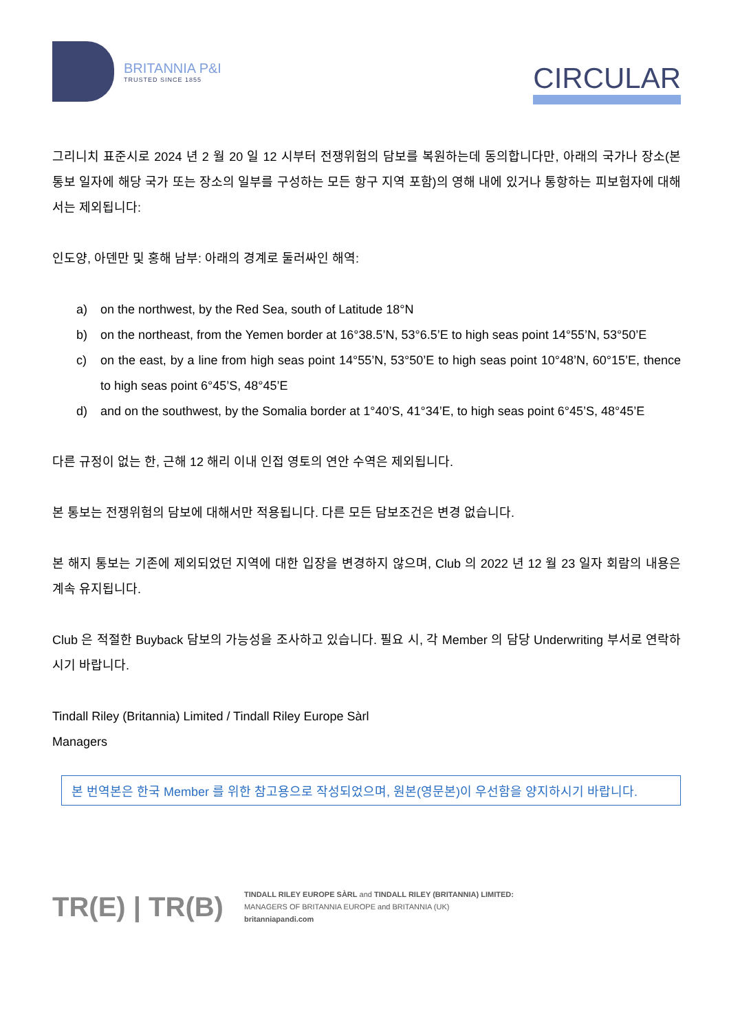BRITANNIA P&I
TRUSTED SINCE 1855
CIRCULAR
그리니치 표준시로 2024 년 2 월 20 일 12 시부터 전쟁위험의 담보를 복원하는데 동의합니다만, 아래의 국가나 장소(본 통보 일자에 해당 국가 또는 장소의 일부를 구성하는 모든 항구 지역 포함)의 영해 내에 있거나 통항하는 피보험자에 대해서는 제외됩니다:
인도양, 아덴만 및 홍해 남부: 아래의 경계로 둘러싸인 해역:
a) on the northwest, by the Red Sea, south of Latitude 18°N
b) on the northeast, from the Yemen border at 16°38.5’N, 53°6.5’E to high seas point 14°55’N, 53°50’E
c) on the east, by a line from high seas point 14°55’N, 53°50’E to high seas point 10°48’N, 60°15’E, thence to high seas point 6°45’S, 48°45’E
d) and on the southwest, by the Somalia border at 1°40’S, 41°34’E, to high seas point 6°45’S, 48°45’E
다른 규정이 없는 한, 근해 12 해리 이내 인접 영토의 연안 수역은 제외됩니다.
본 통보는 전쟁위험의 담보에 대해서만 적용됩니다. 다른 모든 담보조건은 변경 없습니다.
본 해지 통보는 기존에 제외되었던 지역에 대한 입장을 변경하지 않으며, Club 의 2022 년 12 월 23 일자 회람의 내용은 계속 유지됩니다.
Club 은 적절한 Buyback 담보의 가능성을 조사하고 있습니다. 필요 시, 각 Member 의 담당 Underwriting 부서로 연락하시기 바랍니다.
Tindall Riley (Britannia) Limited / Tindall Riley Europe Sàrl
Managers
본 번역본은 한국 Member 를 위한 참고용으로 작성되었으며, 원본(영문본)이 우선함을 양지하시기 바랍니다.
TR(E) | TR(B)
TINDALL RILEY EUROPE SÀRL and TINDALL RILEY (BRITANNIA) LIMITED:
MANAGERS OF BRITANNIA EUROPE and BRITANNIA (UK)
britanniapandi.com